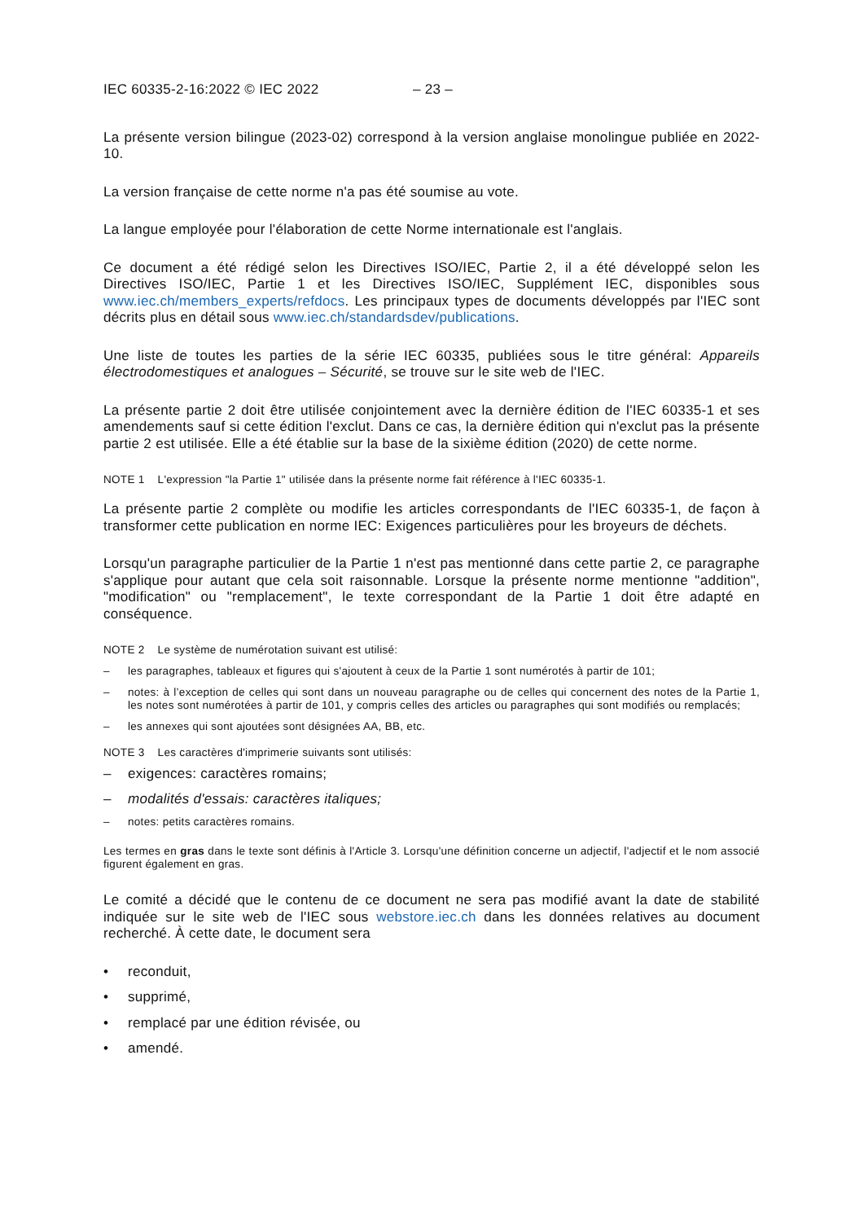IEC 60335-2-16:2022 © IEC 2022 – 23 –
La présente version bilingue (2023-02) correspond à la version anglaise monolingue publiée en 2022-10.
La version française de cette norme n'a pas été soumise au vote.
La langue employée pour l'élaboration de cette Norme internationale est l'anglais.
Ce document a été rédigé selon les Directives ISO/IEC, Partie 2, il a été développé selon les Directives ISO/IEC, Partie 1 et les Directives ISO/IEC, Supplément IEC, disponibles sous www.iec.ch/members_experts/refdocs. Les principaux types de documents développés par l'IEC sont décrits plus en détail sous www.iec.ch/standardsdev/publications.
Une liste de toutes les parties de la série IEC 60335, publiées sous le titre général: Appareils électrodomestiques et analogues – Sécurité, se trouve sur le site web de l'IEC.
La présente partie 2 doit être utilisée conjointement avec la dernière édition de l'IEC 60335-1 et ses amendements sauf si cette édition l'exclut. Dans ce cas, la dernière édition qui n'exclut pas la présente partie 2 est utilisée. Elle a été établie sur la base de la sixième édition (2020) de cette norme.
NOTE 1 L'expression "la Partie 1" utilisée dans la présente norme fait référence à l'IEC 60335-1.
La présente partie 2 complète ou modifie les articles correspondants de l'IEC 60335-1, de façon à transformer cette publication en norme IEC: Exigences particulières pour les broyeurs de déchets.
Lorsqu'un paragraphe particulier de la Partie 1 n'est pas mentionné dans cette partie 2, ce paragraphe s'applique pour autant que cela soit raisonnable. Lorsque la présente norme mentionne "addition", "modification" ou "remplacement", le texte correspondant de la Partie 1 doit être adapté en conséquence.
NOTE 2 Le système de numérotation suivant est utilisé:
– les paragraphes, tableaux et figures qui s'ajoutent à ceux de la Partie 1 sont numérotés à partir de 101;
– notes: à l’exception de celles qui sont dans un nouveau paragraphe ou de celles qui concernent des notes de la Partie 1, les notes sont numérotées à partir de 101, y compris celles des articles ou paragraphes qui sont modifiés ou remplacés;
– les annexes qui sont ajoutées sont désignées AA, BB, etc.
NOTE 3 Les caractères d'imprimerie suivants sont utilisés:
– exigences: caractères romains;
– modalités d'essais: caractères italiques;
– notes: petits caractères romains.
Les termes en gras dans le texte sont définis à l'Article 3. Lorsqu'une définition concerne un adjectif, l'adjectif et le nom associé figurent également en gras.
Le comité a décidé que le contenu de ce document ne sera pas modifié avant la date de stabilité indiquée sur le site web de l'IEC sous webstore.iec.ch dans les données relatives au document recherché. À cette date, le document sera
• reconduit,
• supprimé,
• remplacé par une édition révisée, ou
• amendé.